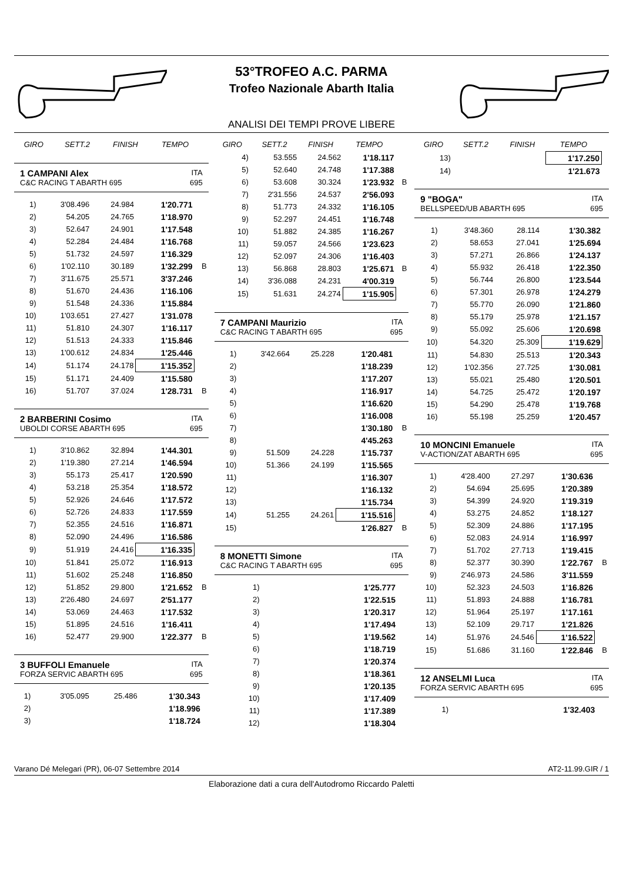53°TROFEO A.C. PARMA
Trofeo Nazionale Abarth Italia
ANALISI DEI TEMPI PROVE LIBERE
| GIRO | SETT.2 | FINISH | TEMPO | |
| --- | --- | --- | --- | --- |
1 CAMPANI Alex ITA
C&C RACING T ABARTH 695 695
| 1) | 3'08.496 | 24.984 | 1'20.771 | |
| 2) | 54.205 | 24.765 | 1'18.970 | |
| 3) | 52.647 | 24.901 | 1'17.548 | |
| 4) | 52.284 | 24.484 | 1'16.768 | |
| 5) | 51.732 | 24.597 | 1'16.329 | |
| 6) | 1'02.110 | 30.189 | 1'32.299 | B |
| 7) | 3'11.675 | 25.571 | 3'37.246 | |
| 8) | 51.670 | 24.436 | 1'16.106 | |
| 9) | 51.548 | 24.336 | 1'15.884 | |
| 10) | 1'03.651 | 27.427 | 1'31.078 | |
| 11) | 51.810 | 24.307 | 1'16.117 | |
| 12) | 51.513 | 24.333 | 1'15.846 | |
| 13) | 1'00.612 | 24.834 | 1'25.446 | |
| 14) | 51.174 | 24.178 | 1'15.352 | |
| 15) | 51.171 | 24.409 | 1'15.580 | |
| 16) | 51.707 | 37.024 | 1'28.731 | B |
2 BARBERINI Cosimo ITA
UBOLDI CORSE ABARTH 695 695
| 1) | 3'10.862 | 32.894 | 1'44.301 | |
| 2) | 1'19.380 | 27.214 | 1'46.594 | |
| 3) | 55.173 | 25.417 | 1'20.590 | |
| 4) | 53.218 | 25.354 | 1'18.572 | |
| 5) | 52.926 | 24.646 | 1'17.572 | |
| 6) | 52.726 | 24.833 | 1'17.559 | |
| 7) | 52.355 | 24.516 | 1'16.871 | |
| 8) | 52.090 | 24.496 | 1'16.586 | |
| 9) | 51.919 | 24.416 | 1'16.335 | |
| 10) | 51.841 | 25.072 | 1'16.913 | |
| 11) | 51.602 | 25.248 | 1'16.850 | |
| 12) | 51.852 | 29.800 | 1'21.652 | B |
| 13) | 2'26.480 | 24.697 | 2'51.177 | |
| 14) | 53.069 | 24.463 | 1'17.532 | |
| 15) | 51.895 | 24.516 | 1'16.411 | |
| 16) | 52.477 | 29.900 | 1'22.377 | B |
3 BUFFOLI Emanuele ITA
FORZA SERVIC ABARTH 695 695
| 1) | 3'05.095 | 25.486 | 1'30.343 | |
| 2) | | | 1'18.996 | |
| 3) | | | 1'18.724 | |
| GIRO | SETT.2 | FINISH | TEMPO | |
| --- | --- | --- | --- | --- |
| 4) | 53.555 | 24.562 | 1'18.117 | |
| 5) | 52.640 | 24.748 | 1'17.388 | |
| 6) | 53.608 | 30.324 | 1'23.932 | B |
| 7) | 2'31.556 | 24.537 | 2'56.093 | |
| 8) | 51.773 | 24.332 | 1'16.105 | |
| 9) | 52.297 | 24.451 | 1'16.748 | |
| 10) | 51.882 | 24.385 | 1'16.267 | |
| 11) | 59.057 | 24.566 | 1'23.623 | |
| 12) | 52.097 | 24.306 | 1'16.403 | |
| 13) | 56.868 | 28.803 | 1'25.671 | B |
| 14) | 3'36.088 | 24.231 | 4'00.319 | |
| 15) | 51.631 | 24.274 | 1'15.905 | |
7 CAMPANI Maurizio ITA
C&C RACING T ABARTH 695 695
| 1) | 3'42.664 | 25.228 | 1'20.481 | |
| 2) | | | 1'18.239 | |
| 3) | | | 1'17.207 | |
| 4) | | | 1'16.917 | |
| 5) | | | 1'16.620 | |
| 6) | | | 1'16.008 | |
| 7) | | | 1'30.180 | B |
| 8) | | | 4'45.263 | |
| 9) | 51.509 | 24.228 | 1'15.737 | |
| 10) | 51.366 | 24.199 | 1'15.565 | |
| 11) | | | 1'16.307 | |
| 12) | | | 1'16.132 | |
| 13) | | | 1'15.734 | |
| 14) | 51.255 | 24.261 | 1'15.516 | |
| 15) | | | 1'26.827 | B |
8 MONETTI Simone ITA
C&C RACING T ABARTH 695 695
| 1) | | | 1'25.777 | |
| 2) | | | 1'22.515 | |
| 3) | | | 1'20.317 | |
| 4) | | | 1'17.494 | |
| 5) | | | 1'19.562 | |
| 6) | | | 1'18.719 | |
| 7) | | | 1'20.374 | |
| 8) | | | 1'18.361 | |
| 9) | | | 1'20.135 | |
| 10) | | | 1'17.409 | |
| 11) | | | 1'17.389 | |
| 12) | | | 1'18.304 | |
| GIRO | SETT.2 | FINISH | TEMPO | |
| --- | --- | --- | --- | --- |
| 13) | | | 1'17.250 | |
| 14) | | | 1'21.673 | |
9 "BOGA" ITA
BELLSPEED/UB ABARTH 695 695
| 1) | 3'48.360 | 28.114 | 1'30.382 | |
| 2) | 58.653 | 27.041 | 1'25.694 | |
| 3) | 57.271 | 26.866 | 1'24.137 | |
| 4) | 55.932 | 26.418 | 1'22.350 | |
| 5) | 56.744 | 26.800 | 1'23.544 | |
| 6) | 57.301 | 26.978 | 1'24.279 | |
| 7) | 55.770 | 26.090 | 1'21.860 | |
| 8) | 55.179 | 25.978 | 1'21.157 | |
| 9) | 55.092 | 25.606 | 1'20.698 | |
| 10) | 54.320 | 25.309 | 1'19.629 | |
| 11) | 54.830 | 25.513 | 1'20.343 | |
| 12) | 1'02.356 | 27.725 | 1'30.081 | |
| 13) | 55.021 | 25.480 | 1'20.501 | |
| 14) | 54.725 | 25.472 | 1'20.197 | |
| 15) | 54.290 | 25.478 | 1'19.768 | |
| 16) | 55.198 | 25.259 | 1'20.457 | |
10 MONCINI Emanuele ITA
V-ACTION/ZAT ABARTH 695 695
| 1) | 4'28.400 | 27.297 | 1'30.636 | |
| 2) | 54.694 | 25.695 | 1'20.389 | |
| 3) | 54.399 | 24.920 | 1'19.319 | |
| 4) | 53.275 | 24.852 | 1'18.127 | |
| 5) | 52.309 | 24.886 | 1'17.195 | |
| 6) | 52.083 | 24.914 | 1'16.997 | |
| 7) | 51.702 | 27.713 | 1'19.415 | |
| 8) | 52.377 | 30.390 | 1'22.767 | B |
| 9) | 2'46.973 | 24.586 | 3'11.559 | |
| 10) | 52.323 | 24.503 | 1'16.826 | |
| 11) | 51.893 | 24.888 | 1'16.781 | |
| 12) | 51.964 | 25.197 | 1'17.161 | |
| 13) | 52.109 | 29.717 | 1'21.826 | |
| 14) | 51.976 | 24.546 | 1'16.522 | |
| 15) | 51.686 | 31.160 | 1'22.846 | B |
12 ANSELMI Luca ITA
FORZA SERVIC ABARTH 695 695
| 1) | | | 1'32.403 | |
Varano Dé Melegari (PR), 06-07 Settembre 2014 AT2-11.99.GIR / 1
Elaborazione dati a cura dell'Autodromo Riccardo Paletti